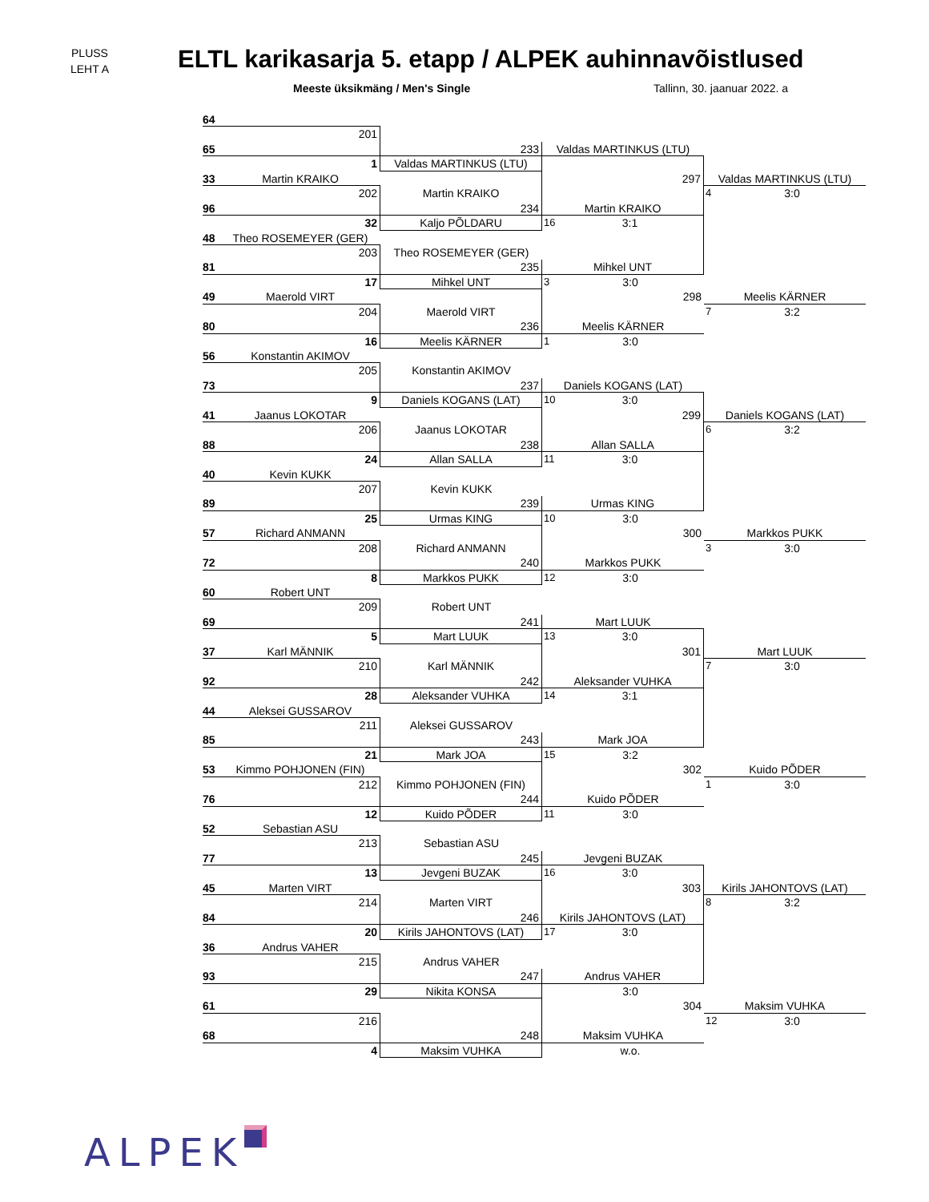PLUSS
LEHT A
ELTL karikasarja 5. etapp / ALPEK auhinnavõistlused
Meeste üksikmäng / Men's Single Tallinn, 30. jaanuar 2022. a
64
201
65 233 Valdas MARTINKUS (LTU)
1 Valdas MARTINKUS (LTU)
33 Martin KRAIKO 297 Valdas MARTINKUS (LTU)
202 Martin KRAIKO 4 3:0
96 234 Martin KRAIKO
32 Kaljo PÕLDARU 16 3:1
48 Theo ROSEMEYER (GER)
203 Theo ROSEMEYER (GER)
81 235 Mihkel UNT
17 Mihkel UNT 3 3:0
49 Maerold VIRT 298 Meelis KÄRNER
204 Maerold VIRT 7 3:2
80 236 Meelis KÄRNER
16 Meelis KÄRNER 1 3:0
56 Konstantin AKIMOV
205 Konstantin AKIMOV
73 237 Daniels KOGANS (LAT)
9 Daniels KOGANS (LAT) 10 3:0
41 Jaanus LOKOTAR 299 Daniels KOGANS (LAT)
206 Jaanus LOKOTAR 6 3:2
88 238 Allan SALLA
24 Allan SALLA 11 3:0
40 Kevin KUKK
207 Kevin KUKK
89 239 Urmas KING
25 Urmas KING 10 3:0
57 Richard ANMANN 300 Markkos PUKK
208 Richard ANMANN 3 3:0
72 240 Markkos PUKK
8 Markkos PUKK 12 3:0
60 Robert UNT
209 Robert UNT
69 241 Mart LUUK
5 Mart LUUK 13 3:0
37 Karl MÄNNIK 301 Mart LUUK
210 Karl MÄNNIK 7 3:0
92 242 Aleksander VUHKA
28 Aleksander VUHKA 14 3:1
44 Aleksei GUSSAROV
211 Aleksei GUSSAROV
85 243 Mark JOA
21 Mark JOA 15 3:2
53 Kimmo POHJONEN (FIN) 302 Kuido PÕDER
212 Kimmo POHJONEN (FIN) 1 3:0
76 244 Kuido PÕDER
12 Kuido PÕDER 11 3:0
52 Sebastian ASU
213 Sebastian ASU
77 245 Jevgeni BUZAK
13 Jevgeni BUZAK 16 3:0
45 Marten VIRT 303 Kirils JAHONTOVS (LAT)
214 Marten VIRT 8 3:2
84 246 Kirils JAHONTOVS (LAT)
20 Kirils JAHONTOVS (LAT) 17 3:0
36 Andrus VAHER
215 Andrus VAHER
93 247 Andrus VAHER
29 Nikita KONSA 3:0
61 304 Maksim VUHKA
216 12 3:0
68 248 Maksim VUHKA
4 Maksim VUHKA w.o.
ALPEK